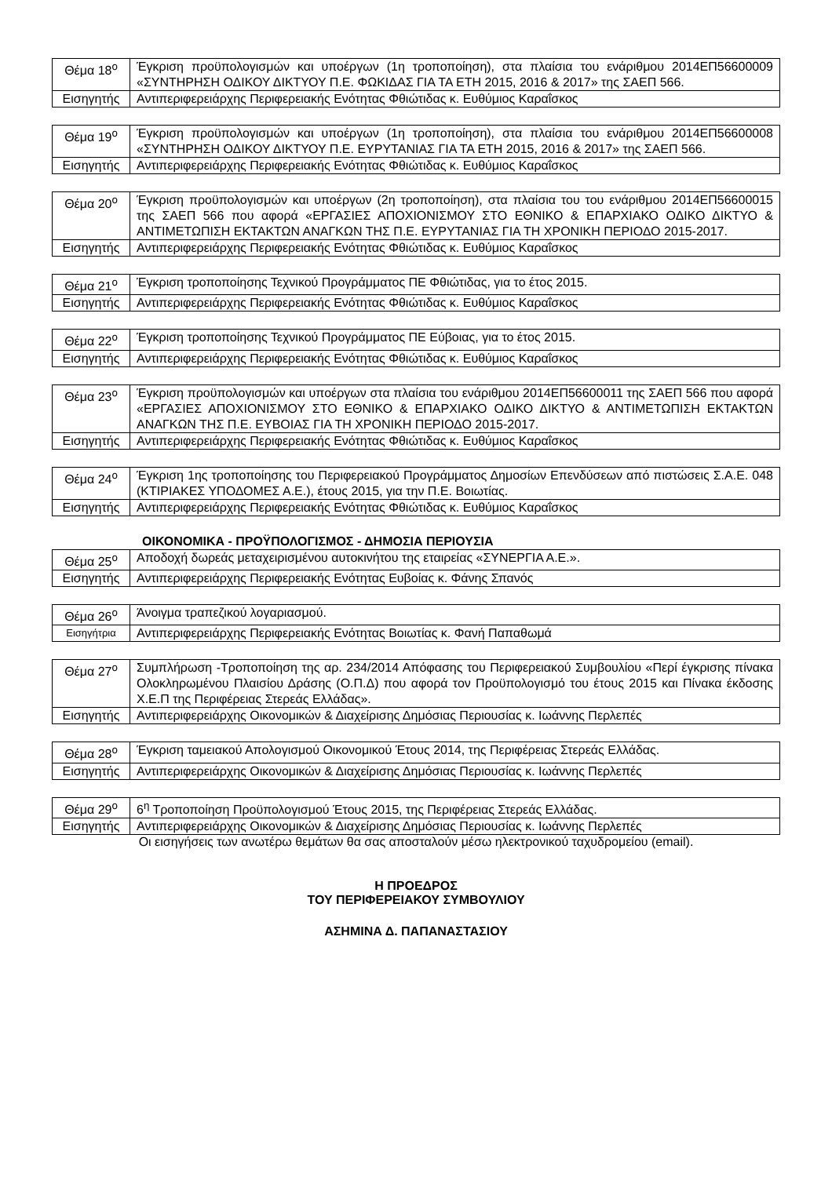| Θέμα 18<sup>ο</sup> | Έγκριση προϋπολογισμών και υποέργων (1η τροποποίηση), στα πλαίσια του ενάριθμου 2014ΕΠ56600009 «ΣΥΝΤΗΡΗΣΗ ΟΔΙΚΟΥ ΔΙΚΤΥΟΥ Π.Ε. ΦΩΚΙΔΑΣ ΓΙΑ ΤΑ ΕΤΗ 2015, 2016 & 2017» της ΣΑΕΠ 566. |
| Εισηγητής | Αντιπεριφερειάρχης Περιφερειακής Ενότητας Φθιώτιδας κ. Ευθύμιος Καραΐσκος |
| Θέμα 19<sup>ο</sup> | Έγκριση προϋπολογισμών και υποέργων (1η τροποποίηση), στα πλαίσια του ενάριθμου 2014ΕΠ56600008 «ΣΥΝΤΗΡΗΣΗ ΟΔΙΚΟΥ ΔΙΚΤΥΟΥ Π.Ε. ΕΥΡΥΤΑΝΙΑΣ ΓΙΑ ΤΑ ΕΤΗ 2015, 2016 & 2017» της ΣΑΕΠ 566. |
| Εισηγητής | Αντιπεριφερειάρχης Περιφερειακής Ενότητας Φθιώτιδας κ. Ευθύμιος Καραΐσκος |
| Θέμα 20<sup>ο</sup> | Έγκριση προϋπολογισμών και υποέργων (2η τροποποίηση), στα πλαίσια του του ενάριθμου 2014ΕΠ56600015 της ΣΑΕΠ 566 που αφορά «ΕΡΓΑΣΙΕΣ ΑΠΟΧΙΟΝΙΣΜΟΥ ΣΤΟ ΕΘΝΙΚΟ & ΕΠΑΡΧΙΑΚΟ ΟΔΙΚΟ ΔΙΚΤΥΟ & ΑΝΤΙΜΕΤΩΠΙΣΗ ΕΚΤΑΚΤΩΝ ΑΝΑΓΚΩΝ ΤΗΣ Π.Ε. ΕΥΡΥΤΑΝΙΑΣ ΓΙΑ ΤΗ ΧΡΟΝΙΚΗ ΠΕΡΙΟΔΟ 2015-2017. |
| Εισηγητής | Αντιπεριφερειάρχης Περιφερειακής Ενότητας Φθιώτιδας κ. Ευθύμιος Καραΐσκος |
| Θέμα 21<sup>ο</sup> | Έγκριση τροποποίησης Τεχνικού Προγράμματος ΠΕ Φθιώτιδας, για το έτος 2015. |
| Εισηγητής | Αντιπεριφερειάρχης Περιφερειακής Ενότητας Φθιώτιδας κ. Ευθύμιος Καραΐσκος |
| Θέμα 22<sup>ο</sup> | Έγκριση τροποποίησης Τεχνικού Προγράμματος ΠΕ Εύβοιας, για το έτος 2015. |
| Εισηγητής | Αντιπεριφερειάρχης Περιφερειακής Ενότητας Φθιώτιδας κ. Ευθύμιος Καραΐσκος |
| Θέμα 23<sup>ο</sup> | Έγκριση προϋπολογισμών και υποέργων στα πλαίσια του ενάριθμου 2014ΕΠ56600011 της ΣΑΕΠ 566 που αφορά «ΕΡΓΑΣΙΕΣ ΑΠΟΧΙΟΝΙΣΜΟΥ ΣΤΟ ΕΘΝΙΚΟ & ΕΠΑΡΧΙΑΚΟ ΟΔΙΚΟ ΔΙΚΤΥΟ & ΑΝΤΙΜΕΤΩΠΙΣΗ ΕΚΤΑΚΤΩΝ ΑΝΑΓΚΩΝ ΤΗΣ Π.Ε. ΕΥΒΟΙΑΣ ΓΙΑ ΤΗ ΧΡΟΝΙΚΗ ΠΕΡΙΟΔΟ 2015-2017. |
| Εισηγητής | Αντιπεριφερειάρχης Περιφερειακής Ενότητας Φθιώτιδας κ. Ευθύμιος Καραΐσκος |
| Θέμα 24<sup>ο</sup> | Έγκριση 1ης τροποποίησης του Περιφερειακού Προγράμματος Δημοσίων Επενδύσεων από πιστώσεις Σ.Α.Ε. 048 (ΚΤΙΡΙΑΚΕΣ ΥΠΟΔΟΜΕΣ Α.Ε.), έτους 2015, για την Π.Ε. Βοιωτίας. |
| Εισηγητής | Αντιπεριφερειάρχης Περιφερειακής Ενότητας Φθιώτιδας κ. Ευθύμιος Καραΐσκος |
ΟΙΚΟΝΟΜΙΚΑ - ΠΡΟΫΠΟΛΟΓΙΣΜΟΣ - ΔΗΜΟΣΙΑ ΠΕΡΙΟΥΣΙΑ
| Θέμα 25<sup>ο</sup> | Αποδοχή δωρεάς μεταχειρισμένου αυτοκινήτου της εταιρείας «ΣΥΝΕΡΓΙΑ Α.Ε.». |
| Εισηγητής | Αντιπεριφερειάρχης Περιφερειακής Ενότητας Ευβοίας κ. Φάνης Σπανός |
| Θέμα 26<sup>ο</sup> | Άνοιγμα τραπεζικού λογαριασμού. |
| Εισηγήτρια | Αντιπεριφερειάρχης Περιφερειακής Ενότητας Βοιωτίας κ. Φανή Παπαθωμά |
| Θέμα 27<sup>ο</sup> | Συμπλήρωση -Τροποποίηση της αρ. 234/2014 Απόφασης του Περιφερειακού Συμβουλίου «Περί έγκρισης πίνακα Ολοκληρωμένου Πλαισίου Δράσης (Ο.Π.Δ) που αφορά τον Προϋπολογισμό του έτους 2015 και Πίνακα έκδοσης Χ.Ε.Π της Περιφέρειας Στερεάς Ελλάδας». |
| Εισηγητής | Αντιπεριφερειάρχης Οικονομικών & Διαχείρισης Δημόσιας Περιουσίας κ. Ιωάννης Περλεπές |
| Θέμα 28<sup>ο</sup> | Έγκριση ταμειακού Απολογισμού Οικονομικού Έτους 2014, της Περιφέρειας Στερεάς Ελλάδας. |
| Εισηγητής | Αντιπεριφερειάρχης Οικονομικών & Διαχείρισης Δημόσιας Περιουσίας κ. Ιωάννης Περλεπές |
| Θέμα 29<sup>ο</sup> | 6<sup>η</sup> Τροποποίηση Προϋπολογισμού Έτους 2015, της Περιφέρειας Στερεάς Ελλάδας. |
| Εισηγητής | Αντιπεριφερειάρχης Οικονομικών & Διαχείρισης Δημόσιας Περιουσίας κ. Ιωάννης Περλεπές |
Οι εισηγήσεις των ανωτέρω θεμάτων θα σας αποσταλούν μέσω ηλεκτρονικού ταχυδρομείου (email).
Η ΠΡΟΕΔΡΟΣ
ΤΟΥ ΠΕΡΙΦΕΡΕΙΑΚΟΥ ΣΥΜΒΟΥΛΙΟΥ
ΑΣΗΜΙΝΑ Δ. ΠΑΠΑΝΑΣΤΑΣΙΟΥ